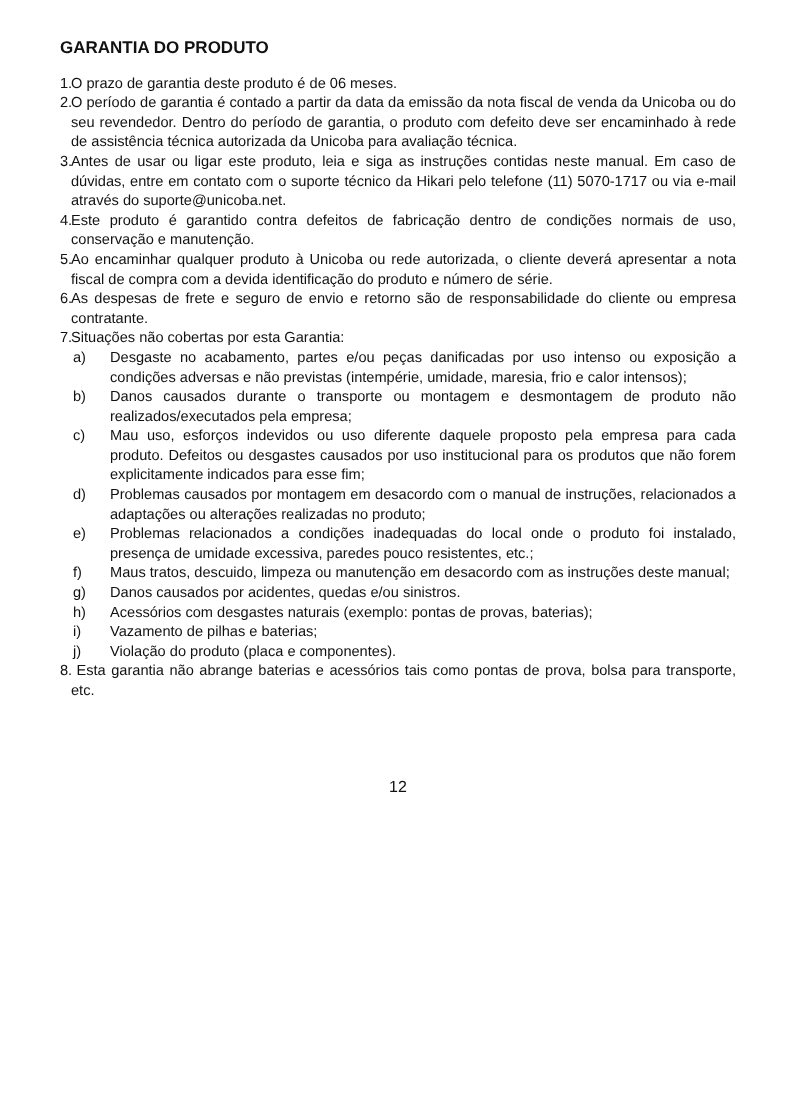GARANTIA DO PRODUTO
1. O prazo de garantia deste produto é de 06 meses.
2. O período de garantia é contado a partir da data da emissão da nota fiscal de venda da Unicoba ou do seu revendedor. Dentro do período de garantia, o produto com defeito deve ser encaminhado à rede de assistência técnica autorizada da Unicoba para avaliação técnica.
3. Antes de usar ou ligar este produto, leia e siga as instruções contidas neste manual. Em caso de dúvidas, entre em contato com o suporte técnico da Hikari pelo telefone (11) 5070-1717 ou via e-mail através do suporte@unicoba.net.
4. Este produto é garantido contra defeitos de fabricação dentro de condições normais de uso, conservação e manutenção.
5. Ao encaminhar qualquer produto à Unicoba ou rede autorizada, o cliente deverá apresentar a nota fiscal de compra com a devida identificação do produto e número de série.
6. As despesas de frete e seguro de envio e retorno são de responsabilidade do cliente ou empresa contratante.
7. Situações não cobertas por esta Garantia:
a) Desgaste no acabamento, partes e/ou peças danificadas por uso intenso ou exposição a condições adversas e não previstas (intempérie, umidade, maresia, frio e calor intensos);
b) Danos causados durante o transporte ou montagem e desmontagem de produto não realizados/executados pela empresa;
c) Mau uso, esforços indevidos ou uso diferente daquele proposto pela empresa para cada produto. Defeitos ou desgastes causados por uso institucional para os produtos que não forem explicitamente indicados para esse fim;
d) Problemas causados por montagem em desacordo com o manual de instruções, relacionados a adaptações ou alterações realizadas no produto;
e) Problemas relacionados a condições inadequadas do local onde o produto foi instalado, presença de umidade excessiva, paredes pouco resistentes, etc.;
f) Maus tratos, descuido, limpeza ou manutenção em desacordo com as instruções deste manual;
g) Danos causados por acidentes, quedas e/ou sinistros.
h) Acessórios com desgastes naturais (exemplo: pontas de provas, baterias);
i) Vazamento de pilhas e baterias;
j) Violação do produto (placa e componentes).
8. Esta garantia não abrange baterias e acessórios tais como pontas de prova, bolsa para transporte, etc.
12